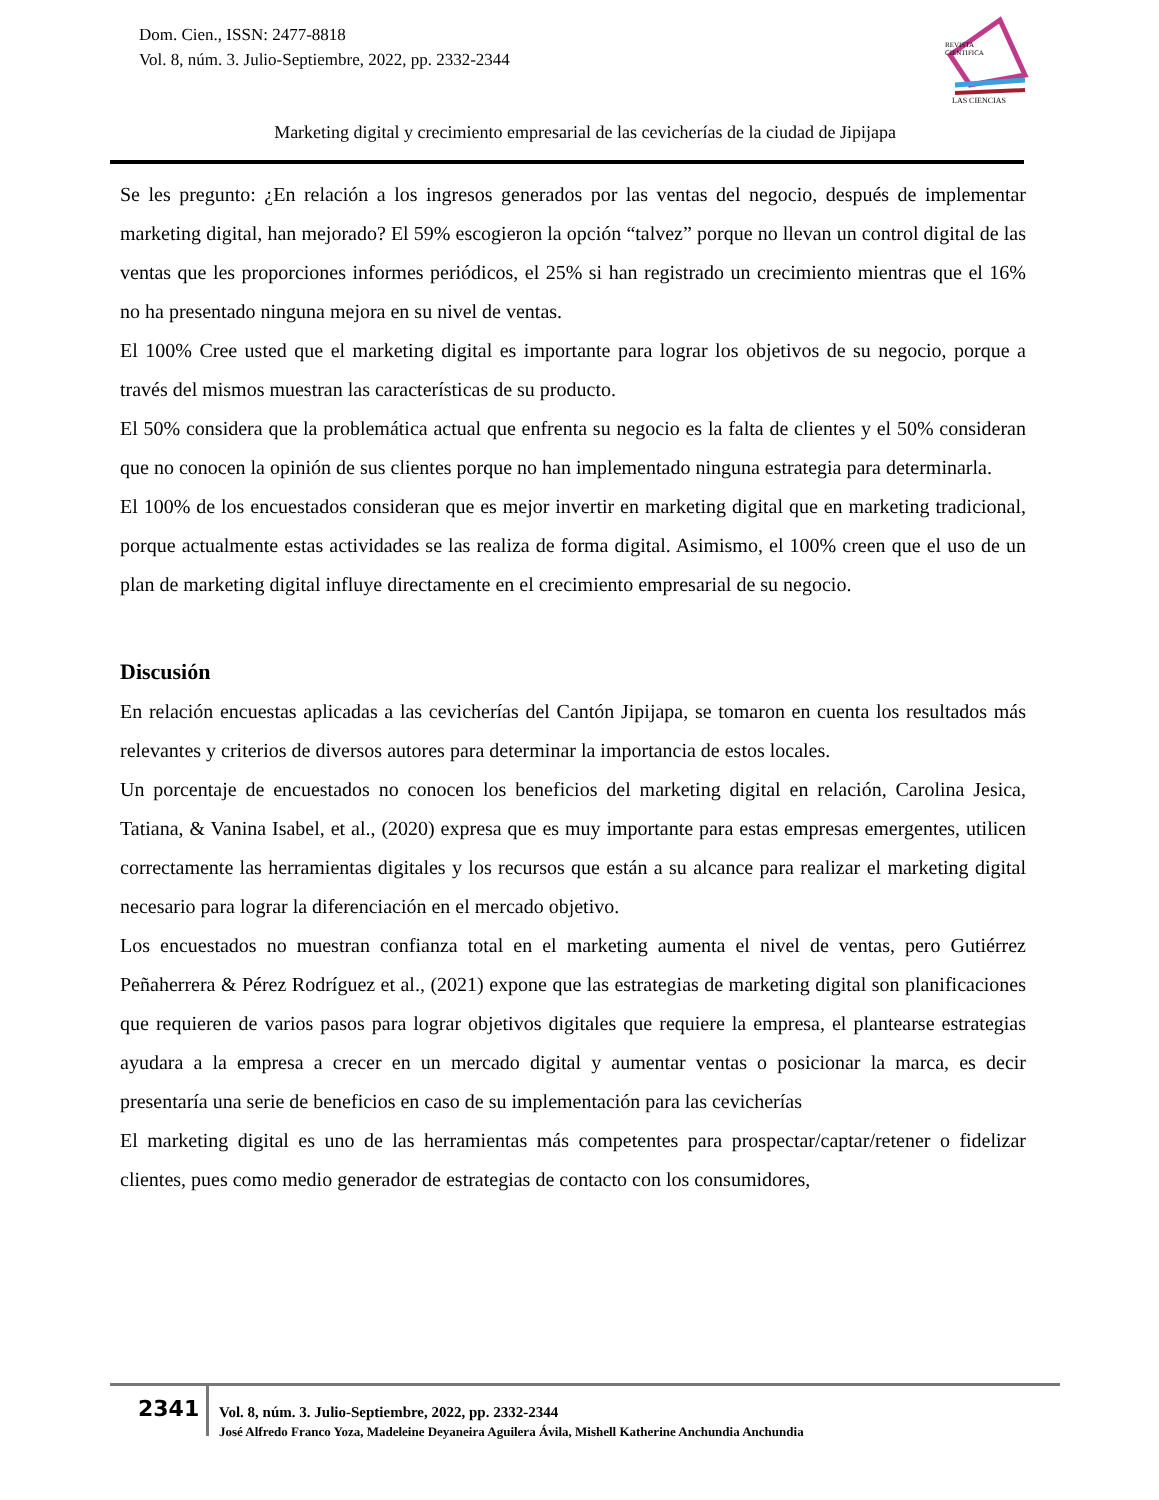Dom. Cien., ISSN: 2477-8818
Vol. 8, núm. 3. Julio-Septiembre, 2022, pp. 2332-2344
REVISTA
CIENTIFICA
LAS CIENCIAS
Marketing digital y crecimiento empresarial de las cevicherías de la ciudad de Jipijapa
Se les pregunto: ¿En relación a los ingresos generados por las ventas del negocio, después de implementar marketing digital, han mejorado? El 59% escogieron la opción “talvez” porque no llevan un control digital de las ventas que les proporciones informes periódicos, el 25% si han registrado un crecimiento mientras que el 16% no ha presentado ninguna mejora en su nivel de ventas.
El 100% Cree usted que el marketing digital es importante para lograr los objetivos de su negocio, porque a través del mismos muestran las características de su producto.
El 50% considera que la problemática actual que enfrenta su negocio es la falta de clientes y el 50% consideran que no conocen la opinión de sus clientes porque no han implementado ninguna estrategia para determinarla.
El 100% de los encuestados consideran que es mejor invertir en marketing digital que en marketing tradicional, porque actualmente estas actividades se las realiza de forma digital. Asimismo, el 100% creen que el uso de un plan de marketing digital influye directamente en el crecimiento empresarial de su negocio.
Discusión
En relación encuestas aplicadas a las cevicherías del Cantón Jipijapa, se tomaron en cuenta los resultados más relevantes y criterios de diversos autores para determinar la importancia de estos locales.
Un porcentaje de encuestados no conocen los beneficios del marketing digital en relación, Carolina Jesica, Tatiana, & Vanina Isabel, et al., (2020) expresa que es muy importante para estas empresas emergentes, utilicen correctamente las herramientas digitales y los recursos que están a su alcance para realizar el marketing digital necesario para lograr la diferenciación en el mercado objetivo.
Los encuestados no muestran confianza total en el marketing aumenta el nivel de ventas, pero Gutiérrez Peñaherrera & Pérez Rodríguez et al., (2021) expone que las estrategias de marketing digital son planificaciones que requieren de varios pasos para lograr objetivos digitales que requiere la empresa, el plantearse estrategias ayudara a la empresa a crecer en un mercado digital y aumentar ventas o posicionar la marca, es decir presentaría una serie de beneficios en caso de su implementación para las cevicherías
El marketing digital es uno de las herramientas más competentes para prospectar/captar/retener o fidelizar clientes, pues como medio generador de estrategias de contacto con los consumidores,
2341
Vol. 8, núm. 3. Julio-Septiembre, 2022, pp. 2332-2344
José Alfredo Franco Yoza, Madeleine Deyaneira Aguilera Ávila, Mishell Katherine Anchundia Anchundia